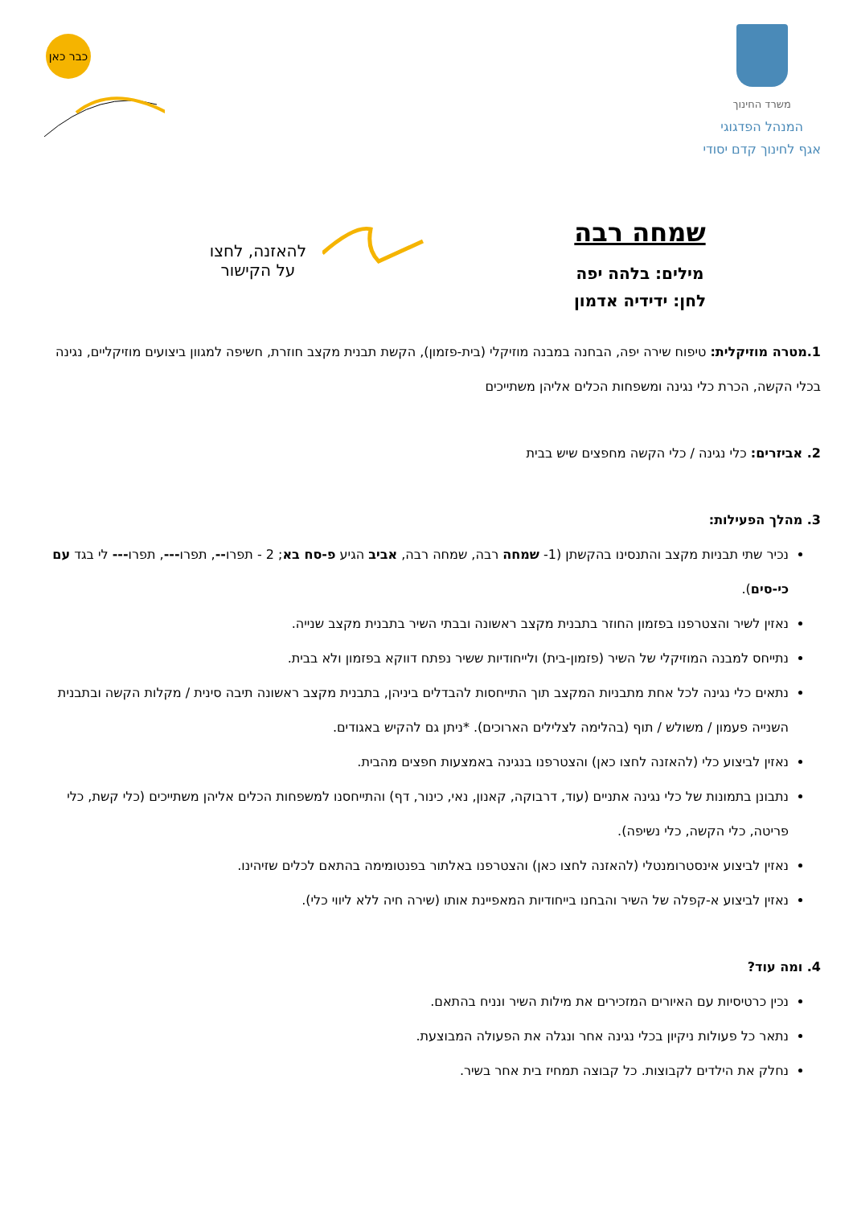משרד החינוך
המנהל הפדגוגי
אגף לחינוך קדם יסודי
כבר כאן
שמחה רבה
מילים: בלהה יפה
לחן: ידידיה אדמון
להאזנה, לחצו
על הקישור
1.מטרה מוזיקלית: טיפוח שירה יפה, הבחנה במבנה מוזיקלי (בית-פזמון), הקשת תבנית מקצב חוזרת, חשיפה למגוון ביצועים מוזיקליים, נגינה בכלי הקשה, הכרת כלי נגינה ומשפחות הכלים אליהן משתייכים
2. אביזרים: כלי נגינה / כלי הקשה מחפצים שיש בבית
3. מהלך הפעילות:
נכיר שתי תבניות מקצב והתנסינו בהקשתן (1- שמחה רבה, שמחה רבה, אביב הגיע פ-סח בא; 2 - תפרו--, תפרו---, תפרו--- לי בגד עם כי-סים).
נאזין לשיר והצטרפנו בפזמון החוזר בתבנית מקצב ראשונה ובבתי השיר בתבנית מקצב שנייה.
נתייחס למבנה המוזיקלי של השיר (פזמון-בית) ולייחודיות ששיר נפתח דווקא בפזמון ולא בבית.
נתאים כלי נגינה לכל אחת מתבניות המקצב תוך התייחסות להבדלים ביניהן, בתבנית מקצב ראשונה תיבה סינית / מקלות הקשה ובתבנית השנייה פעמון / משולש / תוף (בהלימה לצלילים הארוכים). *ניתן גם להקיש באגודים.
נאזין לביצוע כלי (להאזנה לחצו כאן) והצטרפנו בנגינה באמצעות חפצים מהבית.
נתבונן בתמונות של כלי נגינה אתניים (עוד, דרבוקה, קאנון, נאי, כינור, דף) והתייחסנו למשפחות הכלים אליהן משתייכים (כלי קשת, כלי פריטה, כלי הקשה, כלי נשיפה).
נאזין לביצוע אינסטרומנטלי (להאזנה לחצו כאן) והצטרפנו באלתור בפנטומימה בהתאם לכלים שזיהינו.
נאזין לביצוע א-קפלה של השיר והבחנו בייחודיות המאפיינת אותו (שירה חיה ללא ליווי כלי).
4. ומה עוד?
נכין כרטיסיות עם האיורים המזכירים את מילות השיר ונניח בהתאם.
נתאר כל פעולות ניקיון בכלי נגינה אחר ונגלה את הפעולה המבוצעת.
נחלק את הילדים לקבוצות. כל קבוצה תמחיז בית אחר בשיר.